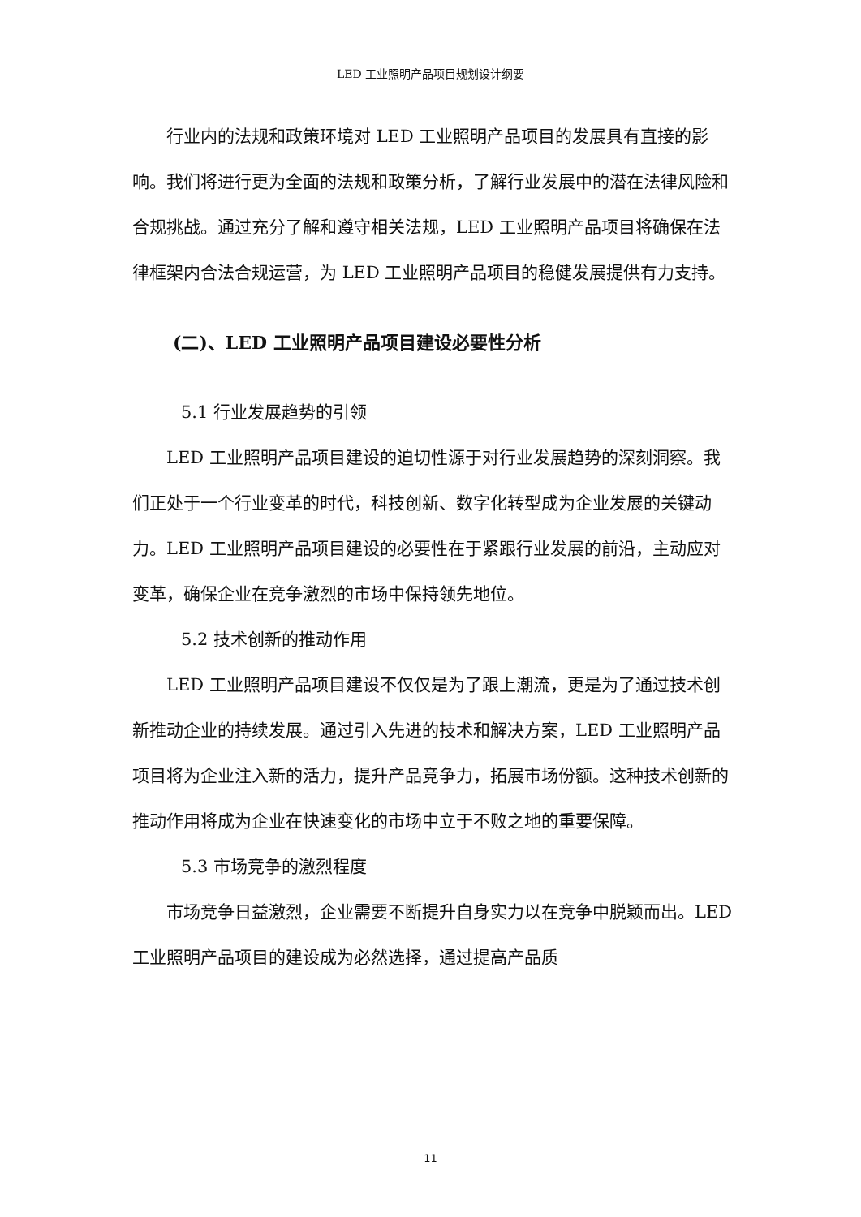LED 工业照明产品项目规划设计纲要
行业内的法规和政策环境对 LED 工业照明产品项目的发展具有直接的影响。我们将进行更为全面的法规和政策分析，了解行业发展中的潜在法律风险和合规挑战。通过充分了解和遵守相关法规，LED 工业照明产品项目将确保在法律框架内合法合规运营，为 LED 工业照明产品项目的稳健发展提供有力支持。
(二)、LED 工业照明产品项目建设必要性分析
5.1 行业发展趋势的引领
LED 工业照明产品项目建设的迫切性源于对行业发展趋势的深刻洞察。我们正处于一个行业变革的时代，科技创新、数字化转型成为企业发展的关键动力。LED 工业照明产品项目建设的必要性在于紧跟行业发展的前沿，主动应对变革，确保企业在竞争激烈的市场中保持领先地位。
5.2 技术创新的推动作用
LED 工业照明产品项目建设不仅仅是为了跟上潮流，更是为了通过技术创新推动企业的持续发展。通过引入先进的技术和解决方案，LED 工业照明产品项目将为企业注入新的活力，提升产品竞争力，拓展市场份额。这种技术创新的推动作用将成为企业在快速变化的市场中立于不败之地的重要保障。
5.3 市场竞争的激烈程度
市场竞争日益激烈，企业需要不断提升自身实力以在竞争中脱颖而出。LED 工业照明产品项目的建设成为必然选择，通过提高产品质
11